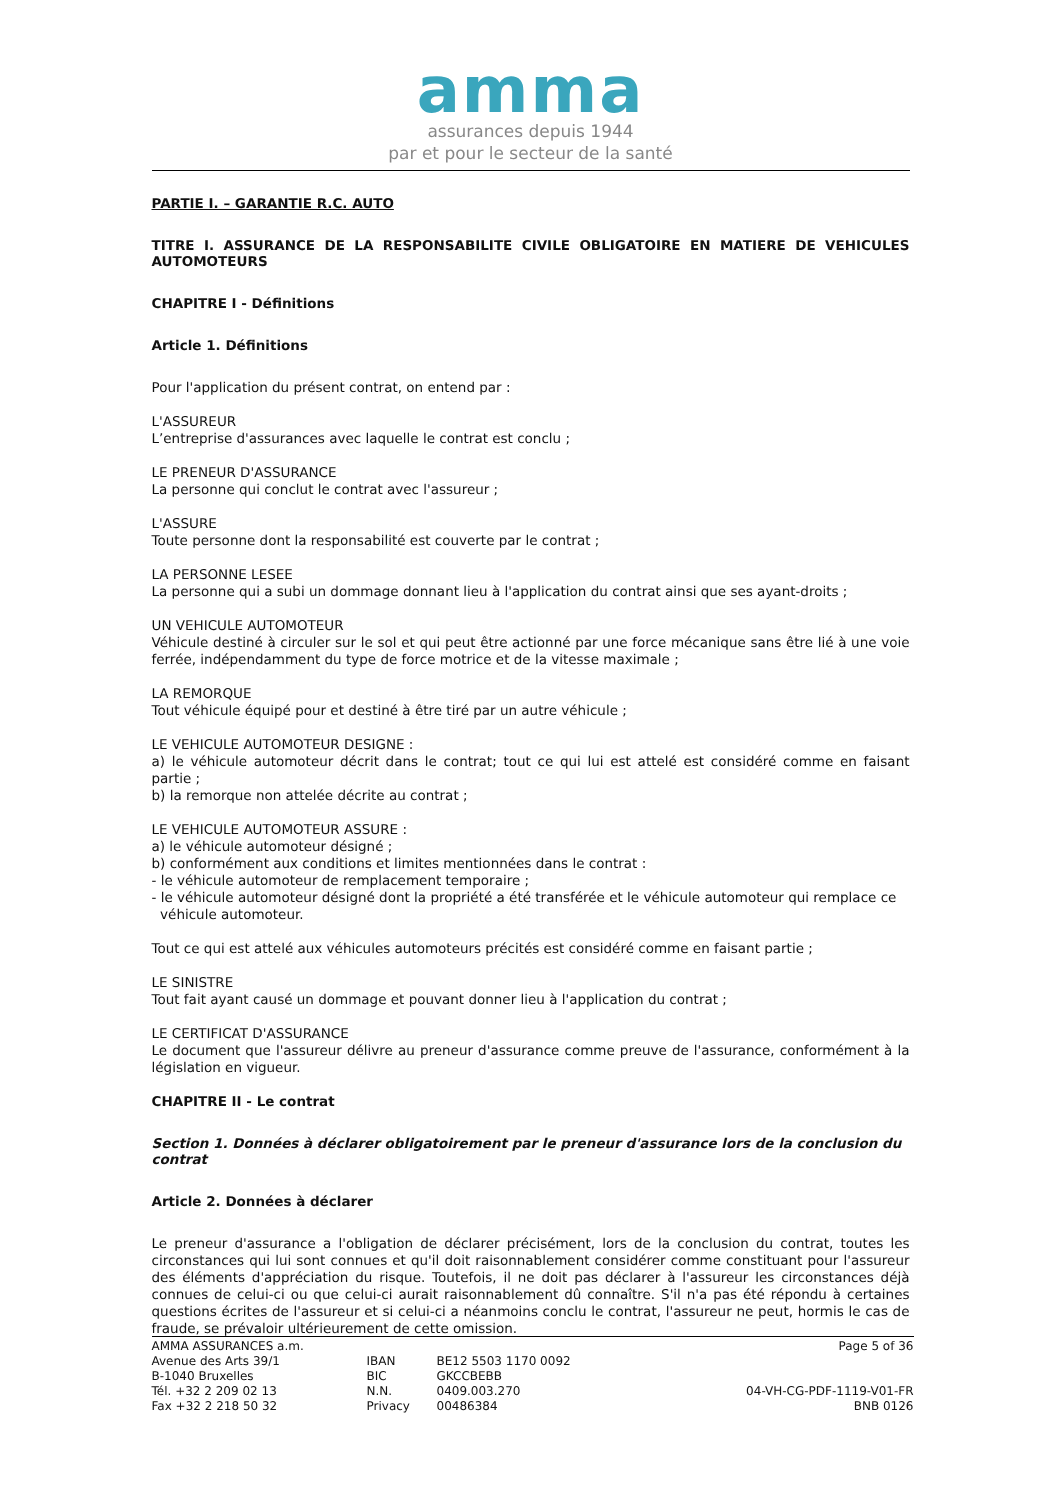amma
assurances depuis 1944
par et pour le secteur de la santé
PARTIE I. – GARANTIE R.C. AUTO
TITRE I. ASSURANCE DE LA RESPONSABILITE CIVILE OBLIGATOIRE EN MATIERE DE VEHICULES AUTOMOTEURS
CHAPITRE I - Définitions
Article 1. Définitions
Pour l'application du présent contrat, on entend par :
L'ASSUREUR
L’entreprise d'assurances avec laquelle le contrat est conclu ;
LE PRENEUR D'ASSURANCE
La personne qui conclut le contrat avec l'assureur ;
L'ASSURE
Toute personne dont la responsabilité est couverte par le contrat ;
LA PERSONNE LESEE
La personne qui a subi un dommage donnant lieu à l'application du contrat ainsi que ses ayant-droits ;
UN VEHICULE AUTOMOTEUR
Véhicule destiné à circuler sur le sol et qui peut être actionné par une force mécanique sans être lié à une voie ferrée, indépendamment du type de force motrice et de la vitesse maximale ;
LA REMORQUE
Tout véhicule équipé pour et destiné à être tiré par un autre véhicule ;
LE VEHICULE AUTOMOTEUR DESIGNE :
a) le véhicule automoteur décrit dans le contrat; tout ce qui lui est attelé est considéré comme en faisant partie ;
b) la remorque non attelée décrite au contrat ;
LE VEHICULE AUTOMOTEUR ASSURE :
a) le véhicule automoteur désigné ;
b) conformément aux conditions et limites mentionnées dans le contrat :
- le véhicule automoteur de remplacement temporaire ;
- le véhicule automoteur désigné dont la propriété a été transférée et le véhicule automoteur qui remplace ce
véhicule automoteur.
Tout ce qui est attelé aux véhicules automoteurs précités est considéré comme en faisant partie ;
LE SINISTRE
Tout fait ayant causé un dommage et pouvant donner lieu à l'application du contrat ;
LE CERTIFICAT D'ASSURANCE
Le document que l'assureur délivre au preneur d'assurance comme preuve de l'assurance, conformément à la législation en vigueur.
CHAPITRE II - Le contrat
Section 1. Données à déclarer obligatoirement par le preneur d'assurance lors de la conclusion du contrat
Article 2. Données à déclarer
Le preneur d'assurance a l'obligation de déclarer précisément, lors de la conclusion du contrat, toutes les circonstances qui lui sont connues et qu'il doit raisonnablement considérer comme constituant pour l'assureur des éléments d'appréciation du risque. Toutefois, il ne doit pas déclarer à l'assureur les circonstances déjà connues de celui-ci ou que celui-ci aurait raisonnablement dû connaître. S'il n'a pas été répondu à certaines questions écrites de l'assureur et si celui-ci a néanmoins conclu le contrat, l'assureur ne peut, hormis le cas de fraude, se prévaloir ultérieurement de cette omission.
AMMA ASSURANCES a.m.
Avenue des Arts 39/1
B-1040 Bruxelles
Tél. +32 2 209 02 13
Fax +32 2 218 50 32
IBAN
BIC
N.N.
Privacy
BE12 5503 1170 0092
GKCCBEBB
0409.003.270
00486384
Page 5 of 36
04-VH-CG-PDF-1119-V01-FR
BNB 0126